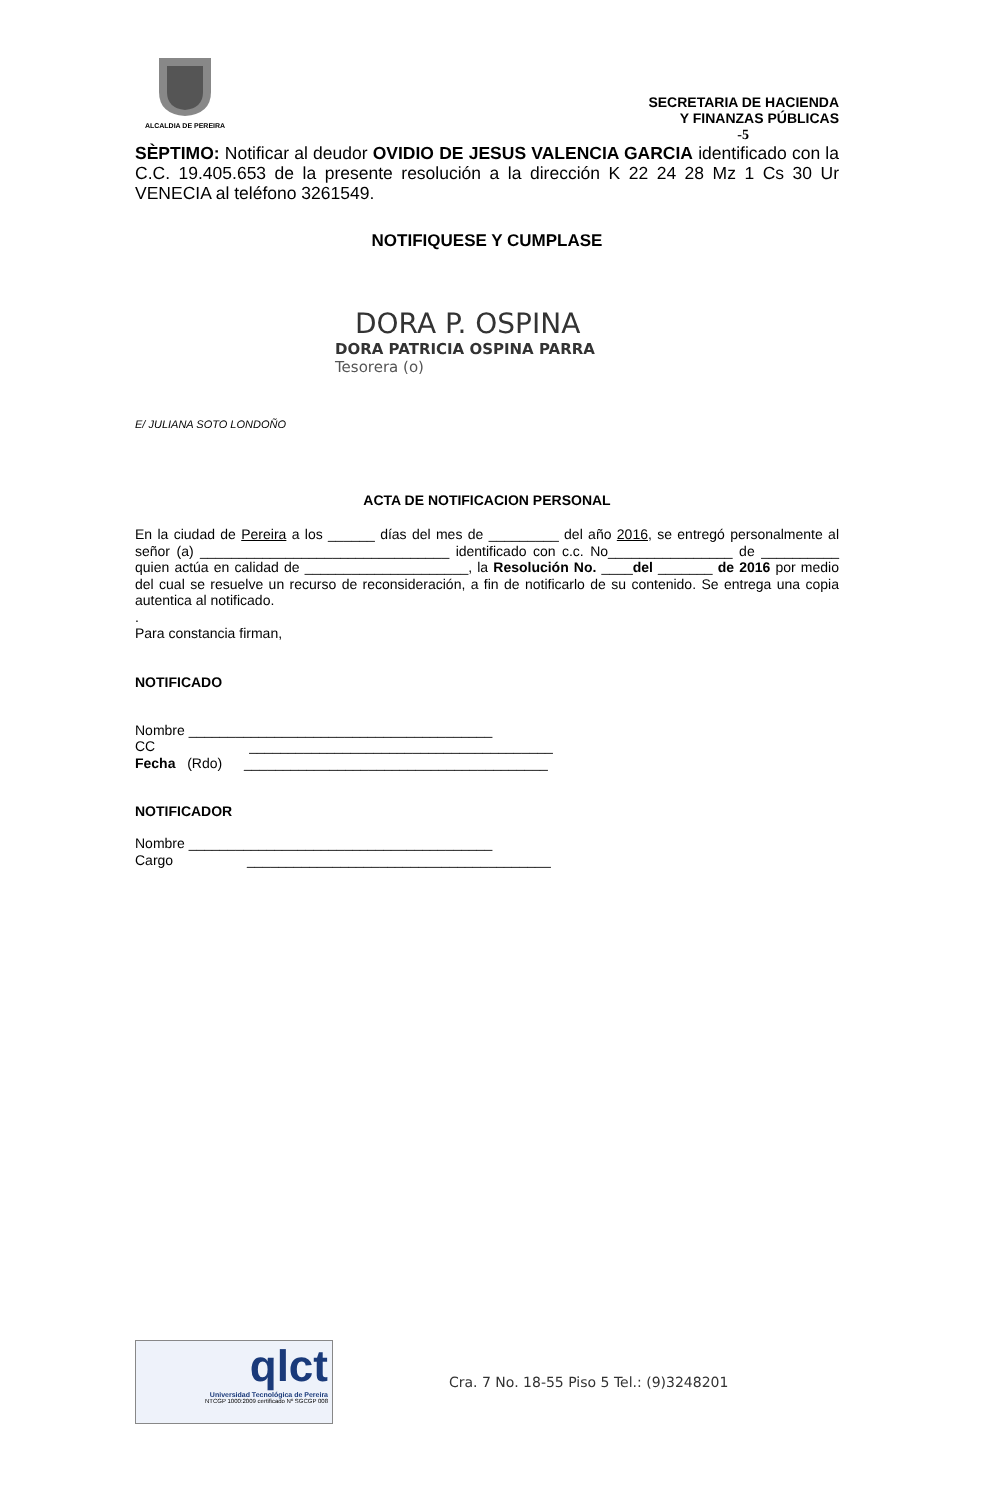ALCALDIA DE PEREIRA
SECRETARIA DE HACIENDA
Y FINANZAS PÚBLICAS
-5
SÈPTIMO: Notificar al deudor OVIDIO DE JESUS VALENCIA GARCIA identificado con la C.C. 19.405.653 de la presente resolución a la dirección K 22 24 28 Mz 1 Cs 30 Ur VENECIA al teléfono 3261549.
NOTIFIQUESE Y CUMPLASE
DORA P. OSPINA
DORA PATRICIA OSPINA PARRA
Tesorera (o)
E/ JULIANA SOTO LONDOÑO
ACTA DE NOTIFICACION PERSONAL
En la ciudad de Pereira a los ______ días del mes de _________ del año 2016, se entregó personalmente al señor (a) ________________________________ identificado con c.c. No________________ de __________ quien actúa en calidad de _____________________, la Resolución No. ____del _______ de 2016 por medio del cual se resuelve un recurso de reconsideración, a fin de notificarlo de su contenido. Se entrega una copia autentica al notificado.
.
Para constancia firman,
NOTIFICADO
Nombre _______________________________________
CC _______________________________________
Fecha (Rdo) _______________________________________
NOTIFICADOR
Nombre _______________________________________
Cargo _______________________________________
qlct
Universidad Tecnológica de Pereira
NTCGP 1000:2009 certificado Nº SGCGP 008
Cra. 7 No. 18-55 Piso 5 Tel.: (9)3248201